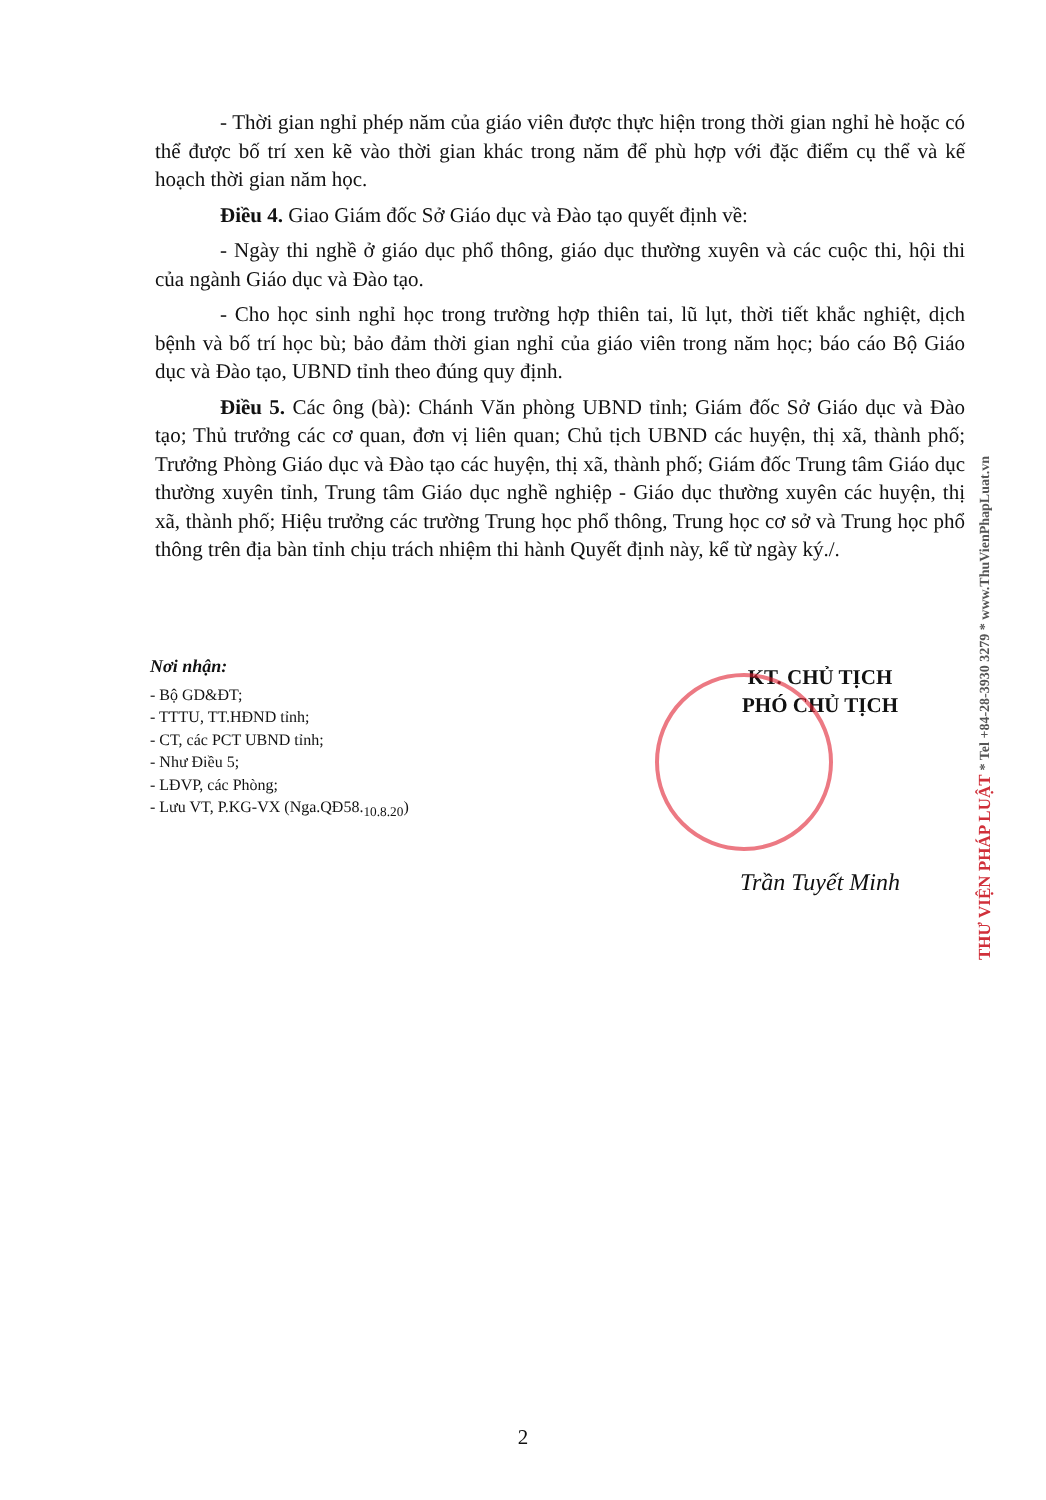- Thời gian nghỉ phép năm của giáo viên được thực hiện trong thời gian nghỉ hè hoặc có thể được bố trí xen kẽ vào thời gian khác trong năm để phù hợp với đặc điểm cụ thể và kế hoạch thời gian năm học.
Điều 4. Giao Giám đốc Sở Giáo dục và Đào tạo quyết định về:
- Ngày thi nghề ở giáo dục phổ thông, giáo dục thường xuyên và các cuộc thi, hội thi của ngành Giáo dục và Đào tạo.
- Cho học sinh nghỉ học trong trường hợp thiên tai, lũ lụt, thời tiết khắc nghiệt, dịch bệnh và bố trí học bù; bảo đảm thời gian nghỉ của giáo viên trong năm học; báo cáo Bộ Giáo dục và Đào tạo, UBND tỉnh theo đúng quy định.
Điều 5. Các ông (bà): Chánh Văn phòng UBND tỉnh; Giám đốc Sở Giáo dục và Đào tạo; Thủ trưởng các cơ quan, đơn vị liên quan; Chủ tịch UBND các huyện, thị xã, thành phố; Trưởng Phòng Giáo dục và Đào tạo các huyện, thị xã, thành phố; Giám đốc Trung tâm Giáo dục thường xuyên tỉnh, Trung tâm Giáo dục nghề nghiệp - Giáo dục thường xuyên các huyện, thị xã, thành phố; Hiệu trưởng các trường Trung học phổ thông, Trung học cơ sở và Trung học phổ thông trên địa bàn tỉnh chịu trách nhiệm thi hành Quyết định này, kể từ ngày ký./.
Nơi nhận:
- Bộ GD&ĐT;
- TTTU, TT.HĐND tỉnh;
- CT, các PCT UBND tỉnh;
- Như Điều 5;
- LĐVP, các Phòng;
- Lưu VT, P.KG-VX (Nga.QĐ58.<sub>10.8.20</sub>)
KT. CHỦ TỊCH
PHÓ CHỦ TỊCH
Trần Tuyết Minh
THƯ VIỆN PHÁP LUẬT * Tel +84-28-3930 3279 * www.ThuVienPhapLuat.vn
2